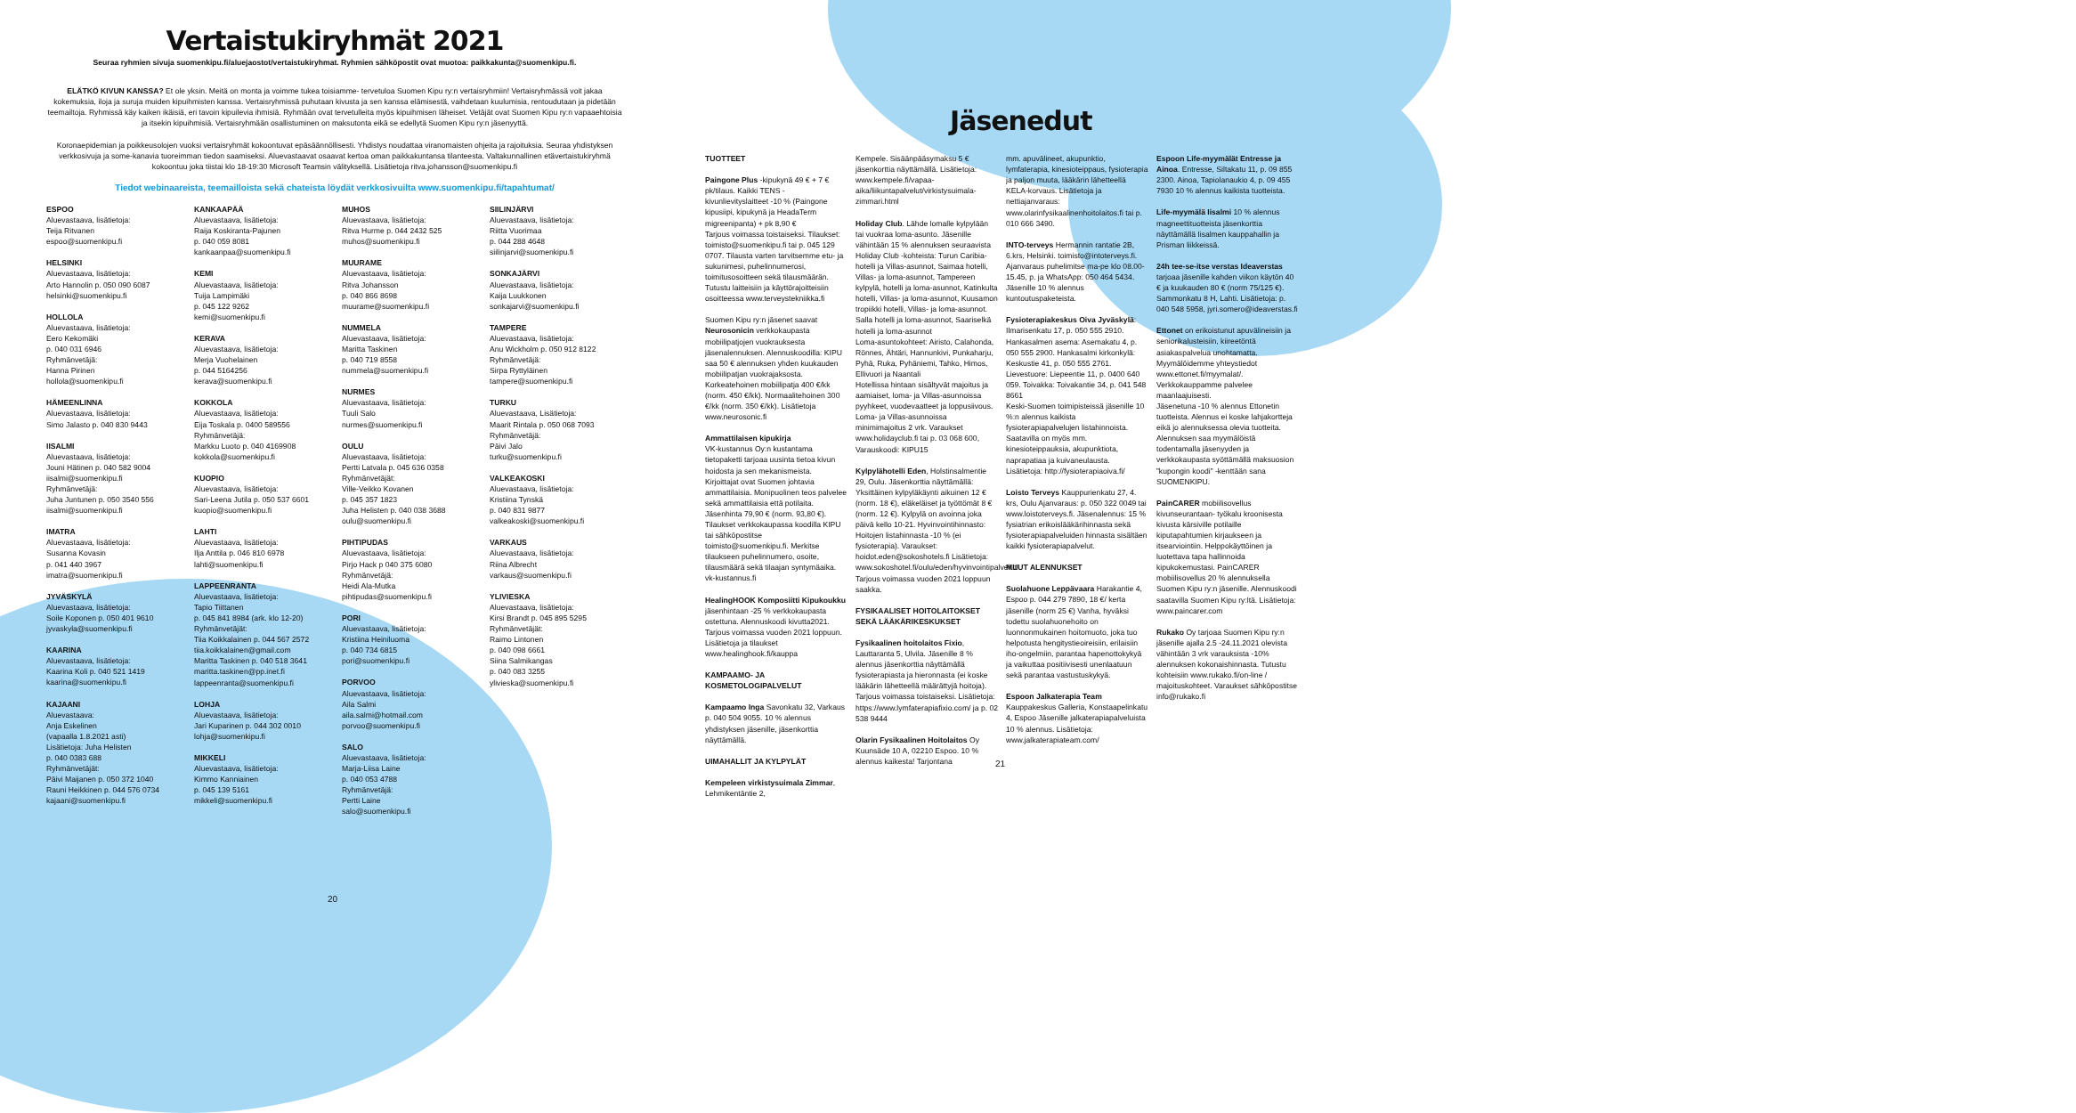Vertaistukiryhmät 2021
Seuraa ryhmien sivuja suomenkipu.fi/aluejaostot/vertaistukiryhmat. Ryhmien sähköpostit ovat muotoa: paikkakunta@suomenkipu.fi.
ELÄTKÖ KIVUN KANSSA? Et ole yksin. Meitä on monta ja voimme tukea toisiamme- tervetuloa Suomen Kipu ry:n vertaisryhmiin! Vertaisryhmässä voit jakaa kokemuksia, iloja ja suruja muiden kipuihmisten kanssa. Vertaisryhmissä puhutaan kivusta ja sen kanssa elämisestä, vaihdetaan kuulumisia, rentoudutaan ja pidetään teemailtoja. Ryhmissä käy kaiken ikäisiä, eri tavoin kipuilevia ihmisiä. Ryhmään ovat tervetulleita myös kipuihmisen läheiset. Vetäjät ovat Suomen Kipu ry:n vapaaehtoisia ja itsekin kipuihmisiä. Vertaisryhmään osallistuminen on maksutonta eikä se edellytä Suomen Kipu ry:n jäsenyyttä.
Koronaepidemian ja poikkeusolojen vuoksi vertaisryhmät kokoontuvat epäsäännöllisesti. Yhdistys noudattaa viranomaisten ohjeita ja rajoituksia. Seuraa yhdistyksen verkkosivuja ja some-kanavia tuoreimman tiedon saamiseksi. Aluevastaavat osaavat kertoa oman paikkakuntansa tilanteesta. Valtakunnallinen etävertaistukiryhmä kokoontuu joka tiistai klo 18-19:30 Microsoft Teamsin välityksellä. Lisätietoja ritva.johansson@suomenkipu.fi
Tiedot webinaareista, teemailloista sekä chateista löydät verkkosivuilta www.suomenkipu.fi/tapahtumat/
ESPOO
Aluevastaava, lisätietoja:
Teija Ritvanen
espoo@suomenkipu.fi
HELSINKI
Aluevastaava, lisätietoja:
Arto Hannolin p. 050 090 6087
helsinki@suomenkipu.fi
HOLLOLA
Aluevastaava, lisätietoja:
Eero Kekomäki
p. 040 031 6946
Ryhmänvetäjä:
Hanna Pirinen
hollola@suomenkipu.fi
HÄMEENLINNA
Aluevastaava, lisätietoja:
Simo Jalasto p. 040 830 9443
IISALMI
Aluevastaava, lisätietoja:
Jouni Hätinen p. 040 582 9004
iisalmi@suomenkipu.fi
Ryhmänvetäjä:
Juha Juntunen p. 050 3540 556
iisalmi@suomenkipu.fi
IMATRA
Aluevastaava, lisätietoja:
Susanna Kovasin
p. 041 440 3967
imatra@suomenkipu.fi
JYVÄSKYLÄ
Aluevastaava, lisätietoja:
Soile Koponen p. 050 401 9610
jyvaskyla@suomenkipu.fi
KAARINA
Aluevastaava, lisätietoja:
Kaarina Koli p. 040 521 1419
kaarina@suomenkipu.fi
KAJAANI
Aluevastaava:
Anja Eskelinen
(vapaalla 1.8.2021 asti)
Lisätietoja: Juha Helisten
p. 040 0383 688
Ryhmänvetäjät:
Päivi Maijanen p. 050 372 1040
Rauni Heikkinen p. 044 576 0734
kajaani@suomenkipu.fi
KANKAAPÄÄ
Aluevastaava, lisätietoja:
Raija Koskiranta-Pajunen
p. 040 059 8081
kankaanpaa@suomenkipu.fi
KEMI
Aluevastaava, lisätietoja:
Tuija Lampimäki
p. 045 122 9262
kemi@suomenkipu.fi
KERAVA
Aluevastaava, lisätietoja:
Merja Vuohelainen
p. 044 5164256
kerava@suomenkipu.fi
KOKKOLA
Aluevastaava, lisätietoja:
Eija Toskala p. 0400 589556
Ryhmänvetäjä:
Markku Luoto p. 040 4169908
kokkola@suomenkipu.fi
KUOPIO
Aluevastaava, lisätietoja:
Sari-Leena Jutila p. 050 537 6601
kuopio@suomenkipu.fi
LAHTI
Aluevastaava, lisätietoja:
Ilja Anttila p. 046 810 6978
lahti@suomenkipu.fi
LAPPEENRANTA
Aluevastaava, lisätietoja:
Tapio Tiittanen
p. 045 841 8984 (ark. klo 12-20)
Ryhmänvetäjät:
Tiia Koikkalainen p. 044 567 2572
tiia.koikkalainen@gmail.com
Maritta Taskinen p. 040 518 3641
maritta.taskinen@pp.inet.fi
lappeenranta@suomenkipu.fi
LOHJA
Aluevastaava, lisätietoja:
Jari Kuparinen p. 044 302 0010
lohja@suomenkipu.fi
MIKKELI
Aluevastaava, lisätietoja:
Kimmo Kanniainen
p. 045 139 5161
mikkeli@suomenkipu.fi
MUHOS
Aluevastaava, lisätietoja:
Ritva Hurme p. 044 2432 525
muhos@suomenkipu.fi
MUURAME
Aluevastaava, lisätietoja:
Ritva Johansson
p. 040 866 8698
muurame@suomenkipu.fi
NUMMELA
Aluevastaava, lisätietoja:
Maritta Taskinen
p. 040 719 8558
nummela@suomenkipu.fi
NURMES
Aluevastaava, lisätietoja:
Tuuli Salo
nurmes@suomenkipu.fi
OULU
Aluevastaava, lisätietoja:
Pertti Latvala p. 045 636 0358
Ryhmänvetäjät:
Ville-Veikko Kovanen
p. 045 357 1823
Juha Helisten p. 040 038 3688
oulu@suomenkipu.fi
PIHTIPUDAS
Aluevastaava, lisätietoja:
Pirjo Hack p 040 375 6080
Ryhmänvetäjä:
Heidi Ala-Mutka
pihtipudas@suomenkipu.fi
PORI
Aluevastaava, lisätietoja:
Kristiina Heiniluoma
p. 040 734 6815
pori@suomenkipu.fi
PORVOO
Aluevastaava, lisätietoja:
Aila Salmi
aila.salmi@hotmail.com
porvoo@suomenkipu.fi
SALO
Aluevastaava, lisätietoja:
Marja-Liisa Laine
p. 040 053 4788
Ryhmänvetäjä:
Pertti Laine
salo@suomenkipu.fi
SIILINJÄRVI
Aluevastaava, lisätietoja:
Riitta Vuorimaa
p. 044 288 4648
siilinjarvi@suomenkipu.fi
SONKAJÄRVI
Aluevastaava, lisätietoja:
Kaija Luukkonen
sonkajarvi@suomenkipu.fi
TAMPERE
Aluevastaava, lisätietoja:
Anu Wickholm p. 050 912 8122
Ryhmänvetäjä:
Sirpa Ryttyläinen
tampere@suomenkipu.fi
TURKU
Aluevastaava, Lisätietoja:
Maarit Rintala p. 050 068 7093
Ryhmänvetäjä:
Päivi Jalo
turku@suomenkipu.fi
VALKEAKOSKI
Aluevastaava, lisätietoja:
Kristiina Tynskä
p. 040 831 9877
valkeakoski@suomenkipu.fi
VARKAUS
Aluevastaava, lisätietoja:
Riina Albrecht
varkaus@suomenkipu.fi
YLIVIESKA
Aluevastaava, lisätietoja:
Kirsi Brandt p. 045 895 5295
Ryhmänvetäjät:
Raimo Lintonen
p. 040 098 6661
Siina Salmikangas
p. 040 083 3255
ylivieska@suomenkipu.fi
20
Jäsenedut
TUOTTEET
Paingone Plus -kipukynä 49 € + 7 € pk/tilaus. Kaikki TENS -kivunlievityslaitteet -10 % (Paingone kipusiipi, kipukynä ja HeadaTerm migreenipanta) + pk 8,90 €
Tarjous voimassa toistaiseksi. Tilaukset: toimisto@suomenkipu.fi tai p. 045 129 0707. Tilausta varten tarvitsemme etu- ja sukunimesi, puhelinnumerosi, toimitusosoitteen sekä tilausmäärän. Tutustu laitteisiin ja käyttörajoitteisiin osoitteessa www.terveystekniikka.fi
Suomen Kipu ry:n jäsenet saavat Neurosonicin verkkokaupasta mobiilipatjojen vuokrauksesta jäsenalennuksen. Alennuskoodilla: KIPU saa 50 € alennuksen yhden kuukauden mobiilipatjan vuokrajaksosta. Korkeatehoinen mobiilipatja 400 €/kk (norm. 450 €/kk). Normaalitehoinen 300 €/kk (norm. 350 €/kk). Lisätietoja www.neurosonic.fi
Ammattilaisen kipukirja
VK-kustannus Oy:n kustantama tietopaketti tarjoaa uusinta tietoa kivun hoidosta ja sen mekanismeista. Kirjoittajat ovat Suomen johtavia ammattilaisia. Monipuolinen teos palvelee sekä ammattilaisia että potilaita. Jäsenhinta 79,90 € (norm. 93,80 €). Tilaukset verkkokaupassa koodilla KIPU tai sähköpostitse toimisto@suomenkipu.fi. Merkitse tilaukseen puhelinnumero, osoite, tilausmäärä sekä tilaajan syntymäaika. vk-kustannus.fi
HealingHOOK Komposiitti Kipukoukku jäsenhintaan -25 % verkkokaupasta ostettuna. Alennuskoodi kivutta2021. Tarjous voimassa vuoden 2021 loppuun. Lisätietoja ja tilaukset www.healinghook.fi/kauppa
KAMPAAMO- JA KOSMETOLOGIPALVELUT
Kampaamo Inga Savonkatu 32, Varkaus p. 040 504 9055. 10 % alennus yhdistyksen jäsenille, jäsenkorttia näyttämällä.
UIMAHALLIT JA KYLPYLÄT
Kempeleen virkistysuimala Zimmar, Lehmikentäntie 2,
Kempele. Sisäänpääsymaksu 5 € jäsenkorttia näyttämällä. Lisätietoja: www.kempele.fi/vapaa-aika/liikuntapalvelut/virkistysuimala-zimmari.html
Holiday Club. Lähde lomalle kylpylään tai vuokraa loma-asunto. Jäsenille vähintään 15 % alennuksen seuraavista Holiday Club -kohteista: Turun Caribia-hotelli ja Villas-asunnot, Saimaa hotelli, Villas- ja loma-asunnot, Tampereen kylpylä, hotelli ja loma-asunnot, Katinkulta hotelli, Villas- ja loma-asunnot, Kuusamon tropiikki hotelli, Villas- ja loma-asunnot. Salla hotelli ja loma-asunnot, Saariselkä hotelli ja loma-asunnot
Loma-asuntokohteet: Airisto, Calahonda, Rönnes, Ähtäri, Hannunkivi, Punkaharju, Pyhä, Ruka, Pyhäniemi, Tahko, Himos, Ellivuori ja Naantali
Hotellissa hintaan sisältyvät majoitus ja aamiaiset, loma- ja Villas-asunnoissa pyyhkeet, vuodevaatteet ja loppusiivous. Loma- ja Villas-asunnoissa minimimajoitus 2 vrk. Varaukset www.holidayclub.fi tai p. 03 068 600, Varauskoodi: KIPU15
Kylpylähotelli Eden, Holstinsalmentie 29, Oulu. Jäsenkorttia näyttämällä: Yksittäinen kylpyläkäynti aikuinen 12 € (norm. 18 €), eläkeläiset ja työttömät 8 € (norm. 12 €). Kylpylä on avoinna joka päivä kello 10-21. Hyvinvointihinnasto: Hoitojen listahinnasta -10 % (ei fysioterapia). Varaukset: hoidot.eden@sokoshotels.fi Lisätietoja: www.sokoshotel.fi/oulu/eden/hyvinvointipalvelut. Tarjous voimassa vuoden 2021 loppuun saakka.
FYSIKAALISET HOITOLAITOKSET SEKÄ LÄÄKÄRIKESKUKSET
Fysikaalinen hoitolaitos Fixio, Lauttaranta 5, Ulvila. Jäsenille 8 % alennus jäsenkorttia näyttämällä fysioterapiasta ja hieronnasta (ei koske lääkärin lähetteellä määrättyjä hoitoja). Tarjous voimassa toistaiseksi. Lisätietoja: https://www.lymfaterapiafixio.com/ ja p. 02 538 9444
Olarin Fysikaalinen Hoitolaitos Oy Kuunsäde 10 A, 02210 Espoo. 10 % alennus kaikesta! Tarjontana
mm. apuvälineet, akupunktio, lymfaterapia, kinesioteippaus, fysioterapia ja paljon muuta, lääkärin lähetteellä KELA-korvaus. Lisätietoja ja nettiajanvaraus: www.olarinfysikaalinenhoitolaitos.fi tai p. 010 666 3490.
INTO-terveys Hermannin rantatie 2B, 6.krs, Helsinki. toimisto@intoterveys.fi. Ajanvaraus puhelimitse ma-pe klo 08.00-15.45, p. ja WhatsApp: 050 464 5434. Jäsenille 10 % alennus kuntoutuspaketeista.
Fysioterapiakeskus Oiva Jyväskylä: Ilmarisenkatu 17, p. 050 555 2910. Hankasalmen asema: Asemakatu 4, p. 050 555 2900. Hankasalmi kirkonkylä: Keskustie 41, p. 050 555 2761. Lievestuore: Liepeentie 11, p. 0400 640 059. Toivakka: Toivakantie 34, p. 041 548 8661
Keski-Suomen toimipisteissä jäsenille 10 %:n alennus kaikista fysioterapiapalvelujen listahinnoista. Saatavilla on myös mm. kinesioteippauksia, akupunktiota, naprapatiaa ja kuivaneulausta. Lisätietoja: http://fysioterapiaoiva.fi/
Loisto Terveys Kauppurienkatu 27, 4. krs, Oulu Ajanvaraus: p. 050 322 0049 tai www.loistoterveys.fi. Jäsenalennus: 15 % fysiatrian erikoislääkärihinnasta sekä fysioterapiapalveluiden hinnasta sisältäen kaikki fysioterapiapalvelut.
MUUT ALENNUKSET
Suolahuone Leppävaara Harakantie 4, Espoo p. 044 279 7890, 18 €/ kerta jäsenille (norm 25 €) Vanha, hyväksi todettu suolahuonehoito on luonnonmukainen hoitomuoto, joka tuo helpotusta hengitystieoireisiin, erilaisiin iho-ongelmiin, parantaa hapenottokykyä ja vaikuttaa positiivisesti unenlaatuun sekä parantaa vastustuskykyä.
Espoon Jalkaterapia Team Kauppakeskus Galleria, Konstaapelinkatu 4, Espoo Jäsenille jalkaterapiapalveluista 10 % alennus. Lisätietoja: www.jalkaterapiateam.com/
Espoon Life-myymälät Entresse ja Ainoa. Entresse, Siltakatu 11, p. 09 855 2300. Ainoa, Tapiolanaukio 4, p. 09 455 7930 10 % alennus kaikista tuotteista.
Life-myymälä Iisalmi 10 % alennus magneettituotteista jäsenkorttia näyttämällä Iisalmen kauppahallin ja Prisman liikkeissä.
24h tee-se-itse verstas Ideaverstas tarjoaa jäsenille kahden viikon käytön 40 € ja kuukauden 80 € (norm 75/125 €). Sammonkatu 8 H, Lahti. Lisätietoja: p. 040 548 5958, jyri.somero@ideaverstas.fi
Ettonet on erikoistunut apuvälineisiin ja seniorikalusteisiin, kiireetöntä asiakaspalvelua unohtamatta. Myymälöidemme yhteystiedot www.ettonet.fi/myymalat/. Verkkokauppamme palvelee maanlaajuisesti.
Jäsenetuna -10 % alennus Ettonetin tuotteista. Alennus ei koske lahjakortteja eikä jo alennuksessa olevia tuotteita. Alennuksen saa myymälöistä todentamalla jäsenyyden ja verkkokaupasta syöttämällä maksuosion ”kupongin koodi” -kenttään sana SUOMENKIPU.
PainCARER mobiilisovellus kivunseurantaan- työkalu kroonisesta kivusta kärsiville potilaille kiputapahtumien kirjaukseen ja itsearviointiin. Helppokäyttöinen ja luotettava tapa hallinnoida kipukokemustasi. PainCARER mobiilisovellus 20 % alennuksella Suomen Kipu ry:n jäsenille. Alennuskoodi saatavilla Suomen Kipu ry:ltä. Lisätietoja: www.paincarer.com
Rukako Oy tarjoaa Suomen Kipu ry:n jäsenille ajalla 2.5 -24.11.2021 olevista vähintään 3 vrk varauksista -10% alennuksen kokonaishinnasta. Tutustu kohteisiin www.rukako.fi/on-line / majoituskohteet. Varaukset sähköpostitse info@rukako.fi
21